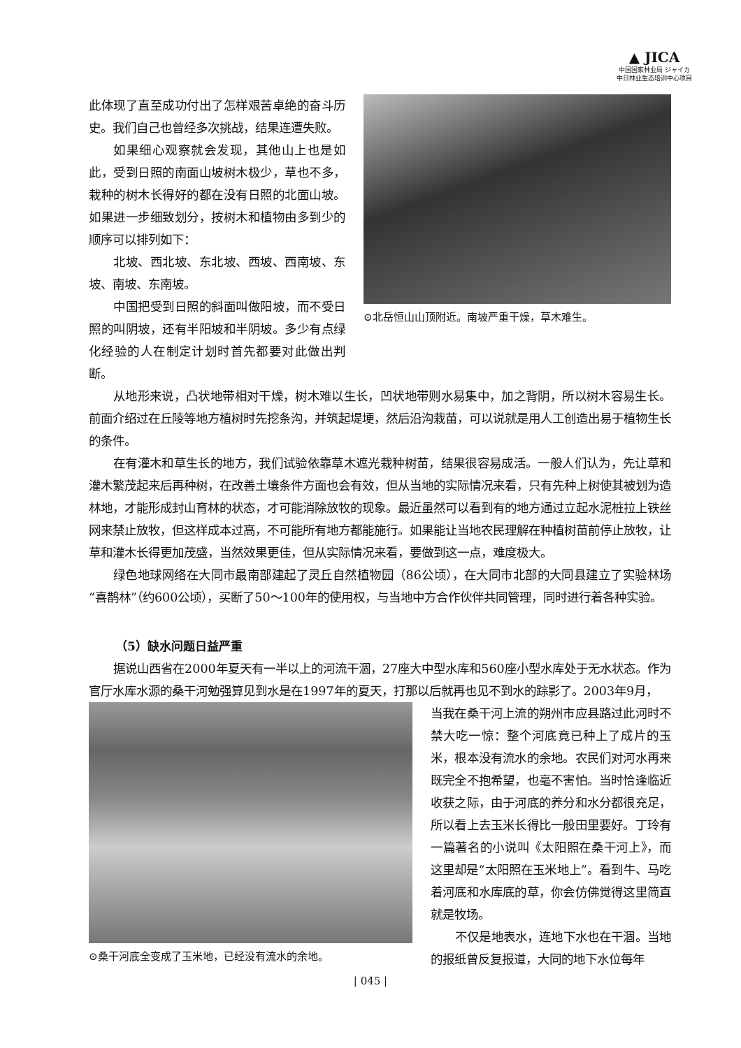▲ JICA
中国国家林业局 ジャイカ
中日林业生态培训中心项目
此体现了直至成功付出了怎样艰苦卓绝的奋斗历史。我们自己也曾经多次挑战，结果连遭失败。
如果细心观察就会发现，其他山上也是如此，受到日照的南面山坡树木极少，草也不多，栽种的树木长得好的都在没有日照的北面山坡。如果进一步细致划分，按树木和植物由多到少的顺序可以排列如下：
北坡、西北坡、东北坡、西坡、西南坡、东坡、南坡、东南坡。
中国把受到日照的斜面叫做阳坡，而不受日照的叫阴坡，还有半阳坡和半阴坡。多少有点绿化经验的人在制定计划时首先都要对此做出判断。
⊙北岳恒山山顶附近。南坡严重干燥，草木难生。
从地形来说，凸状地带相对干燥，树木难以生长，凹状地带则水易集中，加之背阴，所以树木容易生长。前面介绍过在丘陵等地方植树时先挖条沟，并筑起堤埂，然后沿沟栽苗，可以说就是用人工创造出易于植物生长的条件。
在有灌木和草生长的地方，我们试验依靠草木遮光栽种树苗，结果很容易成活。一般人们认为，先让草和灌木繁茂起来后再种树，在改善土壤条件方面也会有效，但从当地的实际情况来看，只有先种上树使其被划为造林地，才能形成封山育林的状态，才可能消除放牧的现象。最近虽然可以看到有的地方通过立起水泥桩拉上铁丝网来禁止放牧，但这样成本过高，不可能所有地方都能施行。如果能让当地农民理解在种植树苗前停止放牧，让草和灌木长得更加茂盛，当然效果更佳，但从实际情况来看，要做到这一点，难度极大。
绿色地球网络在大同市最南部建起了灵丘自然植物园（86公顷），在大同市北部的大同县建立了实验林场“喜鹊林”（约600公顷），买断了50～100年的使用权，与当地中方合作伙伴共同管理，同时进行着各种实验。
（5）缺水问题日益严重
据说山西省在2000年夏天有一半以上的河流干涸，27座大中型水库和560座小型水库处于无水状态。作为官厅水库水源的桑干河勉强算见到水是在1997年的夏天，打那以后就再也见不到水的踪影了。2003年9月，
⊙桑干河底全变成了玉米地，已经没有流水的余地。
当我在桑干河上流的朔州市应县路过此河时不禁大吃一惊：整个河底竟已种上了成片的玉米，根本没有流水的余地。农民们对河水再来既完全不抱希望，也毫不害怕。当时恰逢临近收获之际，由于河底的养分和水分都很充足，所以看上去玉米长得比一般田里要好。丁玲有一篇著名的小说叫《太阳照在桑干河上》，而这里却是“太阳照在玉米地上”。看到牛、马吃着河底和水库底的草，你会仿佛觉得这里简直就是牧场。
不仅是地表水，连地下水也在干涸。当地的报纸曾反复报道，大同的地下水位每年
| 045 |